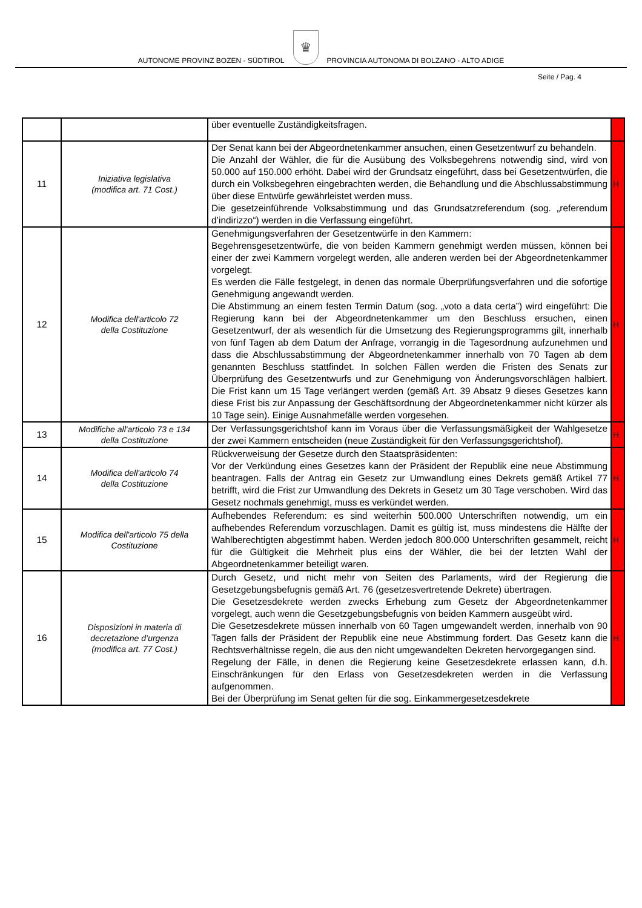AUTONOME PROVINZ BOZEN - SÜDTIROL ♛ PROVINCIA AUTONOMA DI BOLZANO - ALTO ADIGE
Seite / Pag. 4
| | | über eventuelle Zuständigkeitsfragen. | |
| 11 | Iniziativa legislativa (modifica art. 71 Cost.) | Der Senat kann bei der Abgeordnetenkammer ansuchen, einen Gesetzentwurf zu behandeln. Die Anzahl der Wähler, die für die Ausübung des Volksbegehrens notwendig sind, wird von 50.000 auf 150.000 erhöht. Dabei wird der Grundsatz eingeführt, dass bei Gesetzentwürfen, die durch ein Volksbegehren eingebrachten werden, die Behandlung und die Abschlussabstimmung über diese Entwürfe gewährleistet werden muss. Die gesetzeinführende Volksabstimmung und das Grundsatzreferendum (sog. „referendum d’indirizzo“) werden in die Verfassung eingeführt. | H |
| 12 | Modifica dell'articolo 72 della Costituzione | Genehmigungsverfahren der Gesetzentwürfe in den Kammern: Begehrensgesetzentwürfe, die von beiden Kammern genehmigt werden müssen, können bei einer der zwei Kammern vorgelegt werden, alle anderen werden bei der Abgeordnetenkammer vorgelegt. Es werden die Fälle festgelegt, in denen das normale Überprüfungsverfahren und die sofortige Genehmigung angewandt werden. Die Abstimmung an einem festen Termin Datum (sog. „voto a data certa”) wird eingeführt: Die Regierung kann bei der Abgeordnetenkammer um den Beschluss ersuchen, einen Gesetzentwurf, der als wesentlich für die Umsetzung des Regierungsprogramms gilt, innerhalb von fünf Tagen ab dem Datum der Anfrage, vorrangig in die Tagesordnung aufzunehmen und dass die Abschlussabstimmung der Abgeordnetenkammer innerhalb von 70 Tagen ab dem genannten Beschluss stattfindet. In solchen Fällen werden die Fristen des Senats zur Überprüfung des Gesetzentwurfs und zur Genehmigung von Änderungsvorschlägen halbiert. Die Frist kann um 15 Tage verlängert werden (gemäß Art. 39 Absatz 9 dieses Gesetzes kann diese Frist bis zur Anpassung der Geschäftsordnung der Abgeordnetenkammer nicht kürzer als 10 Tage sein). Einige Ausnahmefälle werden vorgesehen. | H |
| 13 | Modifiche all'articolo 73 e 134 della Costituzione | Der Verfassungsgerichtshof kann im Voraus über die Verfassungsmäßigkeit der Wahlgesetze der zwei Kammern entscheiden (neue Zuständigkeit für den Verfassungsgerichtshof). | H |
| 14 | Modifica dell'articolo 74 della Costituzione | Rückverweisung der Gesetze durch den Staatspräsidenten: Vor der Verkündung eines Gesetzes kann der Präsident der Republik eine neue Abstimmung beantragen. Falls der Antrag ein Gesetz zur Umwandlung eines Dekrets gemäß Artikel 77 betrifft, wird die Frist zur Umwandlung des Dekrets in Gesetz um 30 Tage verschoben. Wird das Gesetz nochmals genehmigt, muss es verkündet werden. | H |
| 15 | Modifica dell'articolo 75 della Costituzione | Aufhebendes Referendum: es sind weiterhin 500.000 Unterschriften notwendig, um ein aufhebendes Referendum vorzuschlagen. Damit es gültig ist, muss mindestens die Hälfte der Wahlberechtigten abgestimmt haben. Werden jedoch 800.000 Unterschriften gesammelt, reicht für die Gültigkeit die Mehrheit plus eins der Wähler, die bei der letzten Wahl der Abgeordnetenkammer beteiligt waren. | H |
| 16 | Disposizioni in materia di decretazione d’urgenza (modifica art. 77 Cost.) | Durch Gesetz, und nicht mehr von Seiten des Parlaments, wird der Regierung die Gesetzgebungsbefugnis gemäß Art. 76 (gesetzesvertretende Dekrete) übertragen. Die Gesetzesdekrete werden zwecks Erhebung zum Gesetz der Abgeordnetenkammer vorgelegt, auch wenn die Gesetzgebungsbefugnis von beiden Kammern ausgeübt wird. Die Gesetzesdekrete müssen innerhalb von 60 Tagen umgewandelt werden, innerhalb von 90 Tagen falls der Präsident der Republik eine neue Abstimmung fordert. Das Gesetz kann die Rechtsverhältnisse regeln, die aus den nicht umgewandelten Dekreten hervorgegangen sind. Regelung der Fälle, in denen die Regierung keine Gesetzesdekrete erlassen kann, d.h. Einschränkungen für den Erlass von Gesetzesdekreten werden in die Verfassung aufgenommen. Bei der Überprüfung im Senat gelten für die sog. Einkammergesetzesdekrete | H |